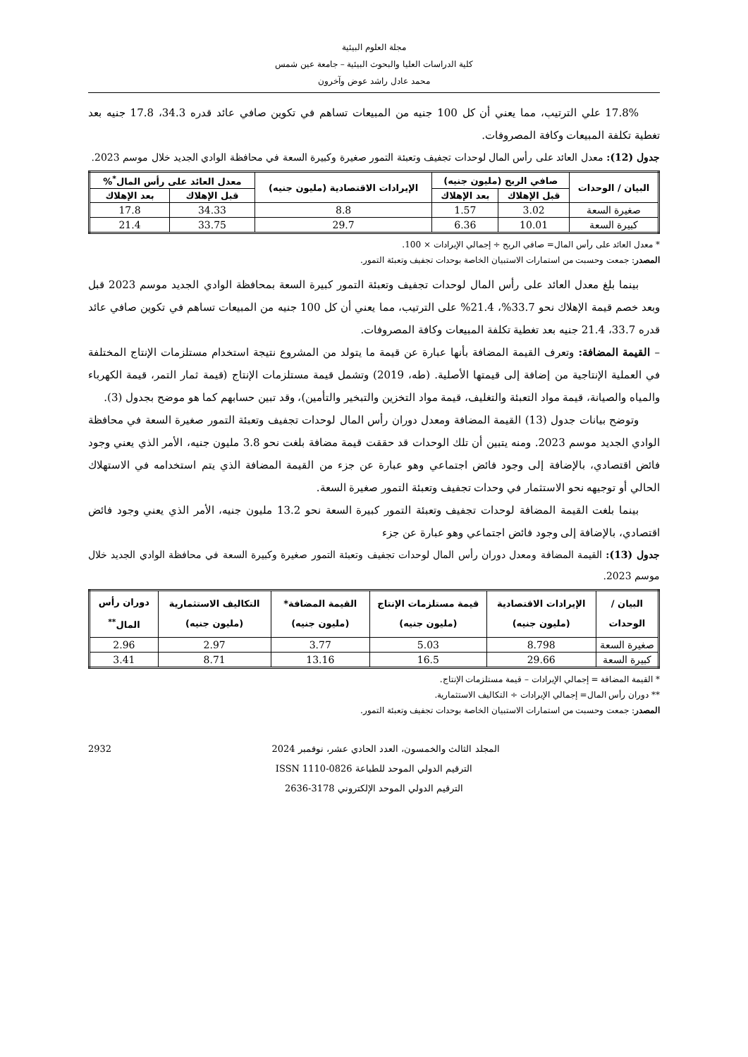مجلة العلوم البيئية
كلية الدراسات العليا والبحوث البيئية – جامعة عين شمس
محمد عادل راشد عوض وآخرون
17.8% علي الترتيب، مما يعني أن كل 100 جنيه من المبيعات تساهم في تكوين صافي عائد قدره 34.3، 17.8 جنيه بعد تغطية تكلفة المبيعات وكافة المصروفات.
جدول (12): معدل العائد على رأس المال لوحدات تجفيف وتعبئة التمور صغيرة وكبيرة السعة في محافظة الوادي الجديد خلال موسم 2023.
| البيان / الوحدات | صافي الربح (مليون جنيه) | | الإيرادات الاقتصادية (مليون جنيه) | معدل العائد على رأس المال<sup>*</sup>% | |
| --- | --- | --- | --- | --- | --- |
| | قبل الإهلاك | بعد الإهلاك | | قبل الإهلاك | بعد الإهلاك |
| صغيرة السعة | 3.02 | 1.57 | 8.8 | 34.33 | 17.8 |
| كبيرة السعة | 10.01 | 6.36 | 29.7 | 33.75 | 21.4 |
* معدل العائد على رأس المال= صافي الربح ÷ إجمالي الإيرادات × 100.
المصدر: جمعت وحسبت من استمارات الاستبيان الخاصة بوحدات تجفيف وتعبئة التمور.
بينما بلغ معدل العائد على رأس المال لوحدات تجفيف وتعبئة التمور كبيرة السعة بمحافظة الوادي الجديد موسم 2023 قبل وبعد خصم قيمة الإهلاك نحو 33.7%، 21.4% على الترتيب، مما يعني أن كل 100 جنيه من المبيعات تساهم في تكوين صافي عائد قدره 33.7، 21.4 جنيه بعد تغطية تكلفة المبيعات وكافة المصروفات.
– القيمة المضافة: وتعرف القيمة المضافة بأنها عبارة عن قيمة ما يتولد من المشروع نتيجة استخدام مستلزمات الإنتاج المختلفة في العملية الإنتاجية من إضافة إلى قيمتها الأصلية. (طه، 2019) وتشمل قيمة مستلزمات الإنتاج (قيمة ثمار التمر، قيمة الكهرباء والمياه والصيانة، قيمة مواد التعبئة والتغليف، قيمة مواد التخزين والتبخير والتأمين)، وقد تبين حسابهم كما هو موضح بجدول (3).
وتوضح بيانات جدول (13) القيمة المضافة ومعدل دوران رأس المال لوحدات تجفيف وتعبئة التمور صغيرة السعة في محافظة الوادي الجديد موسم 2023. ومنه يتبين أن تلك الوحدات قد حققت قيمة مضافة بلغت نحو 3.8 مليون جنيه، الأمر الذي يعني وجود فائض اقتصادي، بالإضافة إلى وجود فائض اجتماعي وهو عبارة عن جزء من القيمة المضافة الذي يتم استخدامه في الاستهلاك الحالي أو توجيهه نحو الاستثمار في وحدات تجفيف وتعبئة التمور صغيرة السعة.
بينما بلغت القيمة المضافة لوحدات تجفيف وتعبئة التمور كبيرة السعة نحو 13.2 مليون جنيه، الأمر الذي يعني وجود فائض اقتصادي، بالإضافة إلى وجود فائض اجتماعي وهو عبارة عن جزء
جدول (13): القيمة المضافة ومعدل دوران رأس المال لوحدات تجفيف وتعبئة التمور صغيرة وكبيرة السعة في محافظة الوادي الجديد خلال موسم 2023.
| البيان / الوحدات | الإيرادات الاقتصادية (مليون جنيه) | قيمة مستلزمات الإنتاج (مليون جنيه) | القيمة المضافة* (مليون جنيه) | التكاليف الاستثمارية (مليون جنيه) | دوران رأس المال<sup>**</sup> |
| --- | --- | --- | --- | --- | --- |
| صغيرة السعة | 8.798 | 5.03 | 3.77 | 2.97 | 2.96 |
| كبيرة السعة | 29.66 | 16.5 | 13.16 | 8.71 | 3.41 |
* القيمة المضافة = إجمالي الإيرادات – قيمة مستلزمات الإنتاج.
** دوران رأس المال= إجمالي الإيرادات ÷ التكاليف الاستثمارية.
المصدر: جمعت وحسبت من استمارات الاستبيان الخاصة بوحدات تجفيف وتعبئة التمور.
2932 المجلد الثالث والخمسون، العدد الحادي عشر، نوفمبر 2024
الترقيم الدولي الموحد للطباعة ISSN 1110-0826
الترقيم الدولي الموحد الإلكتروني 3178-2636